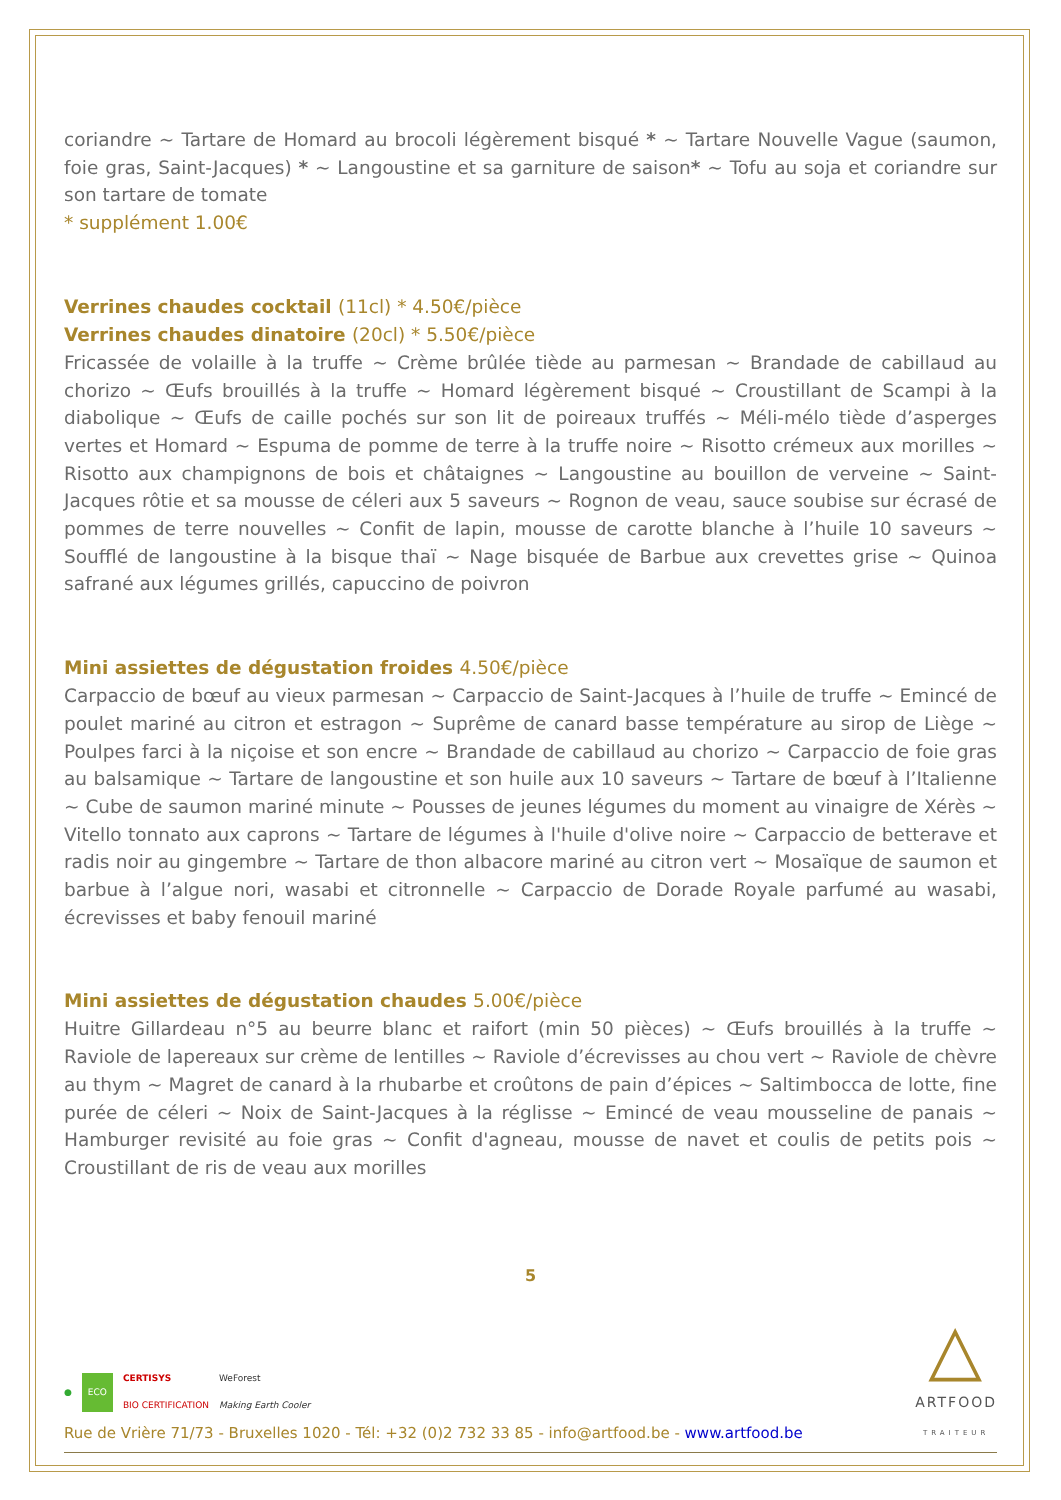coriandre ~ Tartare de Homard au brocoli légèrement bisqué * ~ Tartare Nouvelle Vague (saumon, foie gras, Saint-Jacques) * ~ Langoustine et sa garniture de saison* ~ Tofu au soja et coriandre sur son tartare de tomate
* supplément 1.00€
Verrines chaudes cocktail (11cl) * 4.50€/pièce
Verrines chaudes dinatoire (20cl) * 5.50€/pièce
Fricassée de volaille à la truffe ~ Crème brûlée tiède au parmesan ~ Brandade de cabillaud au chorizo ~ Œufs brouillés à la truffe ~ Homard légèrement bisqué ~ Croustillant de Scampi à la diabolique ~ Œufs de caille pochés sur son lit de poireaux truffés ~ Méli-mélo tiède d’asperges vertes et Homard ~ Espuma de pomme de terre à la truffe noire ~ Risotto crémeux aux morilles ~ Risotto aux champignons de bois et châtaignes ~ Langoustine au bouillon de verveine ~ Saint-Jacques rôtie et sa mousse de céleri aux 5 saveurs ~ Rognon de veau, sauce soubise sur écrasé de pommes de terre nouvelles ~ Confit de lapin, mousse de carotte blanche à l’huile 10 saveurs ~ Soufflé de langoustine à la bisque thaï ~ Nage bisquée de Barbue aux crevettes grise ~ Quinoa safrané aux légumes grillés, capuccino de poivron
Mini assiettes de dégustation froides 4.50€/pièce
Carpaccio de bœuf au vieux parmesan ~ Carpaccio de Saint-Jacques à l’huile de truffe ~ Emincé de poulet mariné au citron et estragon ~ Suprême de canard basse température au sirop de Liège ~ Poulpes farci à la niçoise et son encre ~ Brandade de cabillaud au chorizo ~ Carpaccio de foie gras au balsamique ~ Tartare de langoustine et son huile aux 10 saveurs ~ Tartare de bœuf à l’Italienne ~ Cube de saumon mariné minute ~ Pousses de jeunes légumes du moment au vinaigre de Xérès ~ Vitello tonnato aux caprons ~ Tartare de légumes à l'huile d'olive noire ~ Carpaccio de betterave et radis noir au gingembre ~ Tartare de thon albacore mariné au citron vert ~ Mosaïque de saumon et barbue à l’algue nori, wasabi et citronnelle ~ Carpaccio de Dorade Royale parfumé au wasabi, écrevisses et baby fenouil mariné
Mini assiettes de dégustation chaudes 5.00€/pièce
Huitre Gillardeau n°5 au beurre blanc et raifort (min 50 pièces) ~ Œufs brouillés à la truffe ~ Raviole de lapereaux sur crème de lentilles ~ Raviole d’écrevisses au chou vert ~ Raviole de chèvre au thym ~ Magret de canard à la rhubarbe et croûtons de pain d’épices ~ Saltimbocca de lotte, fine purée de céleri ~ Noix de Saint-Jacques à la réglisse ~ Emincé de veau mousseline de panais ~ Hamburger revisité au foie gras ~ Confit d'agneau, mousse de navet et coulis de petits pois ~ Croustillant de ris de veau aux morilles
5
● ECO CERTISYS
BIO CERTIFICATION WeForest
Making Earth Cooler
Rue de Vrière 71/73 - Bruxelles 1020 - Tél: +32 (0)2 732 33 85 - info@artfood.be - www.artfood.be
△
ARTFOOD
TRAITEUR